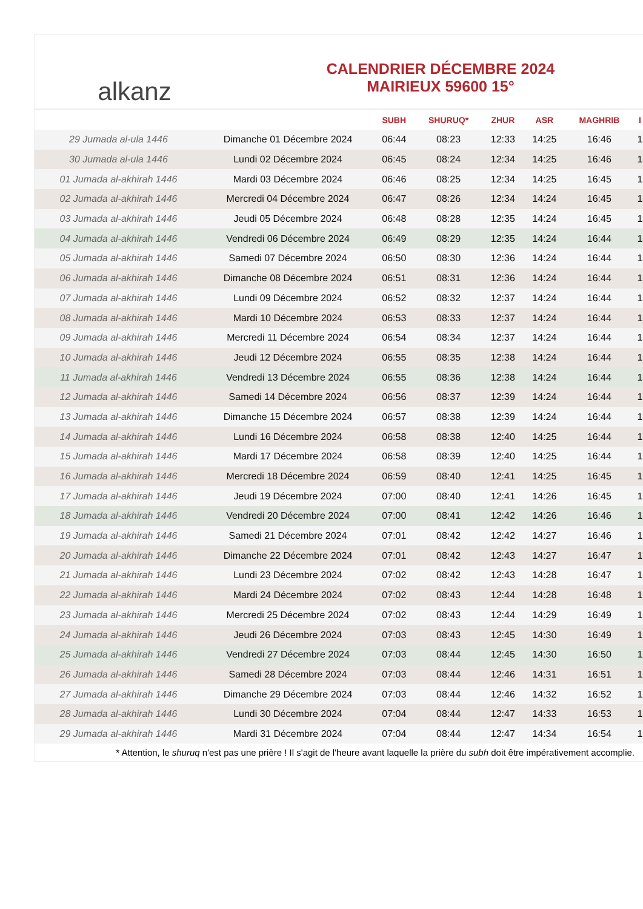alkanz
CALENDRIER DÉCEMBRE 2024
MAIRIEUX 59600 15°
| | | SUBH | SHURUQ* | ZHUR | ASR | MAGHRIB | I |
| --- | --- | --- | --- | --- | --- | --- | --- |
| 29 Jumada al-ula 1446 | Dimanche 01 Décembre 2024 | 06:44 | 08:23 | 12:33 | 14:25 | 16:46 | 1 |
| 30 Jumada al-ula 1446 | Lundi 02 Décembre 2024 | 06:45 | 08:24 | 12:34 | 14:25 | 16:46 | 1 |
| 01 Jumada al-akhirah 1446 | Mardi 03 Décembre 2024 | 06:46 | 08:25 | 12:34 | 14:25 | 16:45 | 1 |
| 02 Jumada al-akhirah 1446 | Mercredi 04 Décembre 2024 | 06:47 | 08:26 | 12:34 | 14:24 | 16:45 | 1 |
| 03 Jumada al-akhirah 1446 | Jeudi 05 Décembre 2024 | 06:48 | 08:28 | 12:35 | 14:24 | 16:45 | 1 |
| 04 Jumada al-akhirah 1446 | Vendredi 06 Décembre 2024 | 06:49 | 08:29 | 12:35 | 14:24 | 16:44 | 1 |
| 05 Jumada al-akhirah 1446 | Samedi 07 Décembre 2024 | 06:50 | 08:30 | 12:36 | 14:24 | 16:44 | 1 |
| 06 Jumada al-akhirah 1446 | Dimanche 08 Décembre 2024 | 06:51 | 08:31 | 12:36 | 14:24 | 16:44 | 1 |
| 07 Jumada al-akhirah 1446 | Lundi 09 Décembre 2024 | 06:52 | 08:32 | 12:37 | 14:24 | 16:44 | 1 |
| 08 Jumada al-akhirah 1446 | Mardi 10 Décembre 2024 | 06:53 | 08:33 | 12:37 | 14:24 | 16:44 | 1 |
| 09 Jumada al-akhirah 1446 | Mercredi 11 Décembre 2024 | 06:54 | 08:34 | 12:37 | 14:24 | 16:44 | 1 |
| 10 Jumada al-akhirah 1446 | Jeudi 12 Décembre 2024 | 06:55 | 08:35 | 12:38 | 14:24 | 16:44 | 1 |
| 11 Jumada al-akhirah 1446 | Vendredi 13 Décembre 2024 | 06:55 | 08:36 | 12:38 | 14:24 | 16:44 | 1 |
| 12 Jumada al-akhirah 1446 | Samedi 14 Décembre 2024 | 06:56 | 08:37 | 12:39 | 14:24 | 16:44 | 1 |
| 13 Jumada al-akhirah 1446 | Dimanche 15 Décembre 2024 | 06:57 | 08:38 | 12:39 | 14:24 | 16:44 | 1 |
| 14 Jumada al-akhirah 1446 | Lundi 16 Décembre 2024 | 06:58 | 08:38 | 12:40 | 14:25 | 16:44 | 1 |
| 15 Jumada al-akhirah 1446 | Mardi 17 Décembre 2024 | 06:58 | 08:39 | 12:40 | 14:25 | 16:44 | 1 |
| 16 Jumada al-akhirah 1446 | Mercredi 18 Décembre 2024 | 06:59 | 08:40 | 12:41 | 14:25 | 16:45 | 1 |
| 17 Jumada al-akhirah 1446 | Jeudi 19 Décembre 2024 | 07:00 | 08:40 | 12:41 | 14:26 | 16:45 | 1 |
| 18 Jumada al-akhirah 1446 | Vendredi 20 Décembre 2024 | 07:00 | 08:41 | 12:42 | 14:26 | 16:46 | 1 |
| 19 Jumada al-akhirah 1446 | Samedi 21 Décembre 2024 | 07:01 | 08:42 | 12:42 | 14:27 | 16:46 | 1 |
| 20 Jumada al-akhirah 1446 | Dimanche 22 Décembre 2024 | 07:01 | 08:42 | 12:43 | 14:27 | 16:47 | 1 |
| 21 Jumada al-akhirah 1446 | Lundi 23 Décembre 2024 | 07:02 | 08:42 | 12:43 | 14:28 | 16:47 | 1 |
| 22 Jumada al-akhirah 1446 | Mardi 24 Décembre 2024 | 07:02 | 08:43 | 12:44 | 14:28 | 16:48 | 1 |
| 23 Jumada al-akhirah 1446 | Mercredi 25 Décembre 2024 | 07:02 | 08:43 | 12:44 | 14:29 | 16:49 | 1 |
| 24 Jumada al-akhirah 1446 | Jeudi 26 Décembre 2024 | 07:03 | 08:43 | 12:45 | 14:30 | 16:49 | 1 |
| 25 Jumada al-akhirah 1446 | Vendredi 27 Décembre 2024 | 07:03 | 08:44 | 12:45 | 14:30 | 16:50 | 1 |
| 26 Jumada al-akhirah 1446 | Samedi 28 Décembre 2024 | 07:03 | 08:44 | 12:46 | 14:31 | 16:51 | 1 |
| 27 Jumada al-akhirah 1446 | Dimanche 29 Décembre 2024 | 07:03 | 08:44 | 12:46 | 14:32 | 16:52 | 1 |
| 28 Jumada al-akhirah 1446 | Lundi 30 Décembre 2024 | 07:04 | 08:44 | 12:47 | 14:33 | 16:53 | 1 |
| 29 Jumada al-akhirah 1446 | Mardi 31 Décembre 2024 | 07:04 | 08:44 | 12:47 | 14:34 | 16:54 | 1 |
* Attention, le shuruq n'est pas une prière ! Il s'agit de l'heure avant laquelle la prière du subh doit être impérativement accomplie.